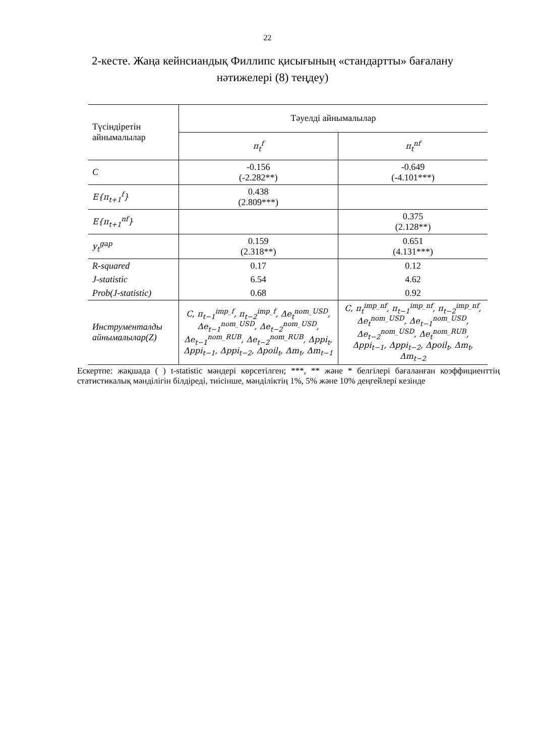22
2-кесте. Жаңа кейнсиандық Филлипс қисығының «стандартты» бағалану нәтижелері (8) теңдеу)
| Түсіндіретін айнымалылар | Тәуелді айнымалылар | |
| --- | --- | --- |
| | π<sub>t</sub><sup>f</sup> | π<sub>t</sub><sup>nf</sup> |
| C | -0.156 (-2.282**) | -0.649 (-4.101***) |
| E{π<sub>t+1</sub><sup>f</sup>} | 0.438 (2.809***) | |
| E{π<sub>t+1</sub><sup>nf</sup>} | | 0.375 (2.128**) |
| y<sub>t</sub><sup>gap</sup> | 0.159 (2.318**) | 0.651 (4.131***) |
| R-squared | 0.17 | 0.12 |
| J-statistic | 6.54 | 4.62 |
| Prob(J-statistic) | 0.68 | 0.92 |
| Инструменталды айнымалылар(Z) | C, π<sub>t−1</sub><sup>imp_f</sup>, π<sub>t−2</sub><sup>imp_f</sup>, Δe<sub>t</sub><sup>nom_USD</sup>, Δe<sub>t−1</sub><sup>nom_USD</sup>, Δe<sub>t−2</sub><sup>nom_USD</sup>, Δe<sub>t−1</sub><sup>nom_RUB</sup>, Δe<sub>t−2</sub><sup>nom_RUB</sup>, Δppi<sub>t</sub>, Δppi<sub>t−1</sub>, Δppi<sub>t−2</sub>, Δpoil<sub>t</sub>, Δm<sub>t</sub>, Δm<sub>t−1</sub> | C, π<sub>t</sub><sup>imp_nf</sup>, π<sub>t−1</sub><sup>imp_nf</sup>, π<sub>t−2</sub><sup>imp_nf</sup>, Δe<sub>t</sub><sup>nom_USD</sup>, Δe<sub>t−1</sub><sup>nom_USD</sup>, Δe<sub>t−2</sub><sup>nom_USD</sup>, Δe<sub>t</sub><sup>nom_RUB</sup>, Δppi<sub>t−1</sub>, Δppi<sub>t−2</sub>, Δpoil<sub>t</sub>, Δm<sub>t</sub>, Δm<sub>t−2</sub> |
Ескертпе: жақшада ( ) t-statistic мәндері көрсетілген; ***, ** және * белгілері бағаланған коэффициенттің статистикалық мәнділігін білдіреді, тиісінше, мәнділіктің 1%, 5% және 10% деңгейлері кезінде